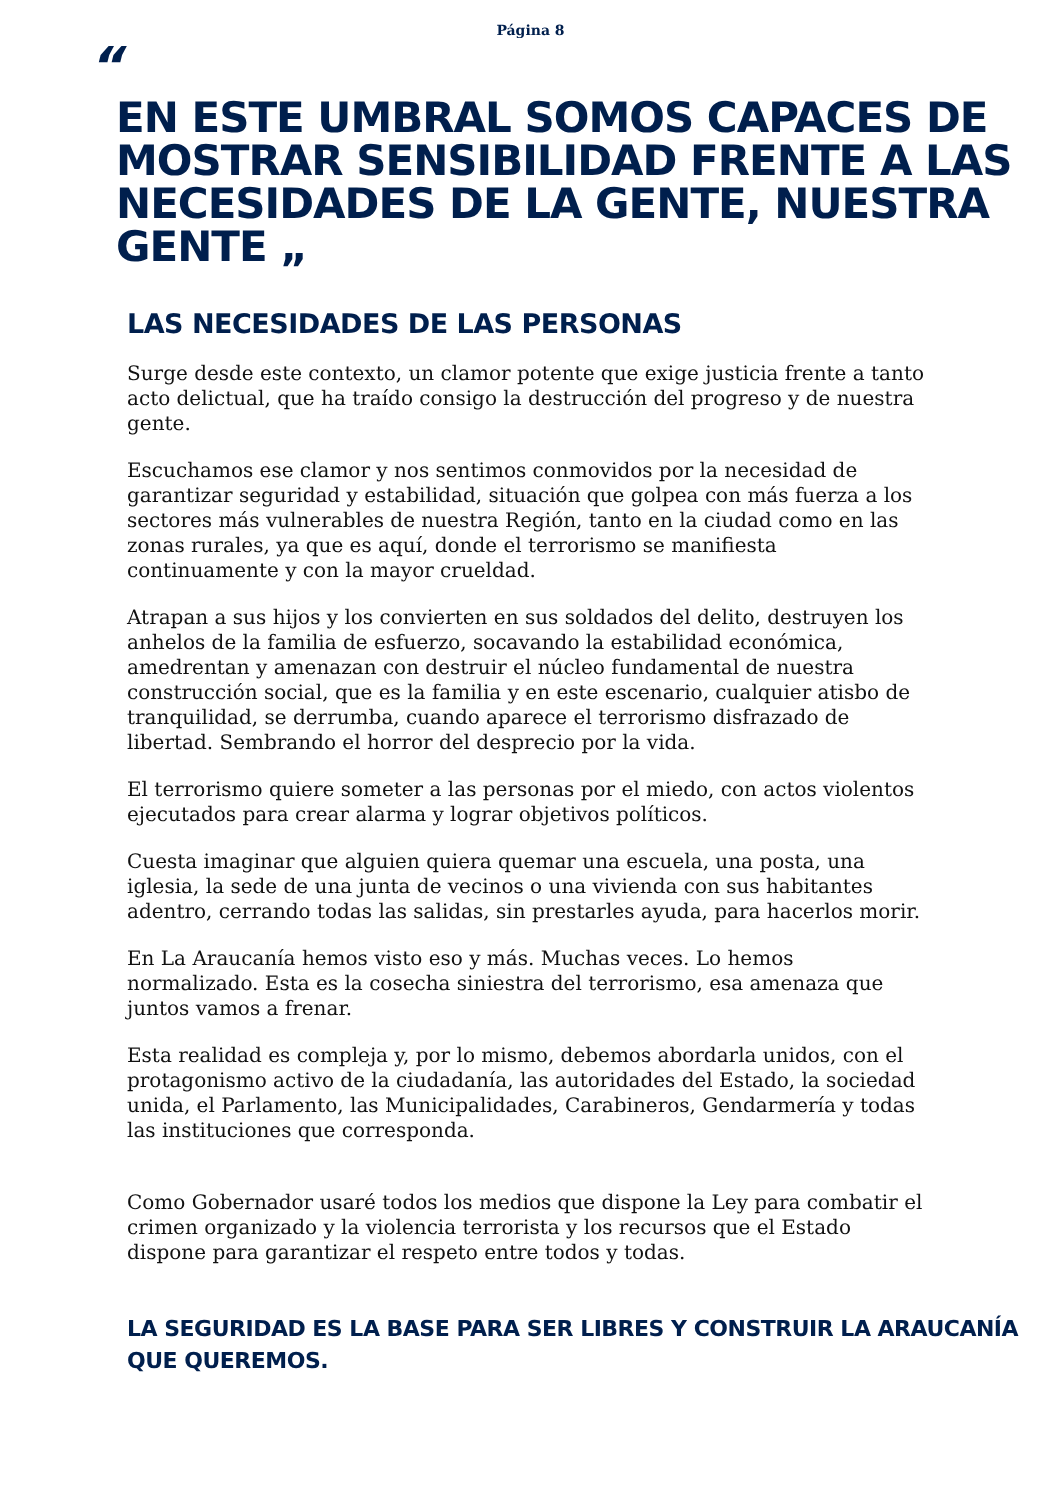Página 8
“
EN ESTE UMBRAL SOMOS CAPACES DE MOSTRAR SENSIBILIDAD FRENTE A LAS NECESIDADES DE LA GENTE, NUESTRA GENTE „
LAS NECESIDADES DE LAS PERSONAS
Surge desde este contexto, un clamor potente que exige justicia frente a tanto acto delictual, que ha traído consigo la destrucción del progreso y de nuestra gente.
Escuchamos ese clamor y nos sentimos conmovidos por la necesidad de garantizar seguridad y estabilidad, situación que golpea con más fuerza a los sectores más vulnerables de nuestra Región, tanto en la ciudad como en las zonas rurales, ya que es aquí, donde el terrorismo se manifiesta continuamente y con la mayor crueldad.
Atrapan a sus hijos y los convierten en sus soldados del delito, destruyen los anhelos de la familia de esfuerzo, socavando la estabilidad económica, amedrentan y amenazan con destruir el núcleo fundamental de nuestra construcción social, que es la familia y en este escenario, cualquier atisbo de tranquilidad, se derrumba, cuando aparece el terrorismo disfrazado de libertad. Sembrando el horror del desprecio por la vida.
El terrorismo quiere someter a las personas por el miedo, con actos violentos ejecutados para crear alarma y lograr objetivos políticos.
Cuesta imaginar que alguien quiera quemar una escuela, una posta, una iglesia, la sede de una junta de vecinos o una vivienda con sus habitantes adentro, cerrando todas las salidas, sin prestarles ayuda, para hacerlos morir.
En La Araucanía hemos visto eso y más. Muchas veces. Lo hemos normalizado. Esta es la cosecha siniestra del terrorismo, esa amenaza que juntos vamos a frenar.
Esta realidad es compleja y, por lo mismo, debemos abordarla unidos, con el protagonismo activo de la ciudadanía, las autoridades del Estado, la sociedad unida, el Parlamento, las Municipalidades, Carabineros, Gendarmería y todas las instituciones que corresponda.
Como Gobernador usaré todos los medios que dispone la Ley para combatir el crimen organizado y la violencia terrorista y los recursos que el Estado dispone para garantizar el respeto entre todos y todas.
LA SEGURIDAD ES LA BASE PARA SER LIBRES Y CONSTRUIR LA ARAUCANÍA QUE QUEREMOS.